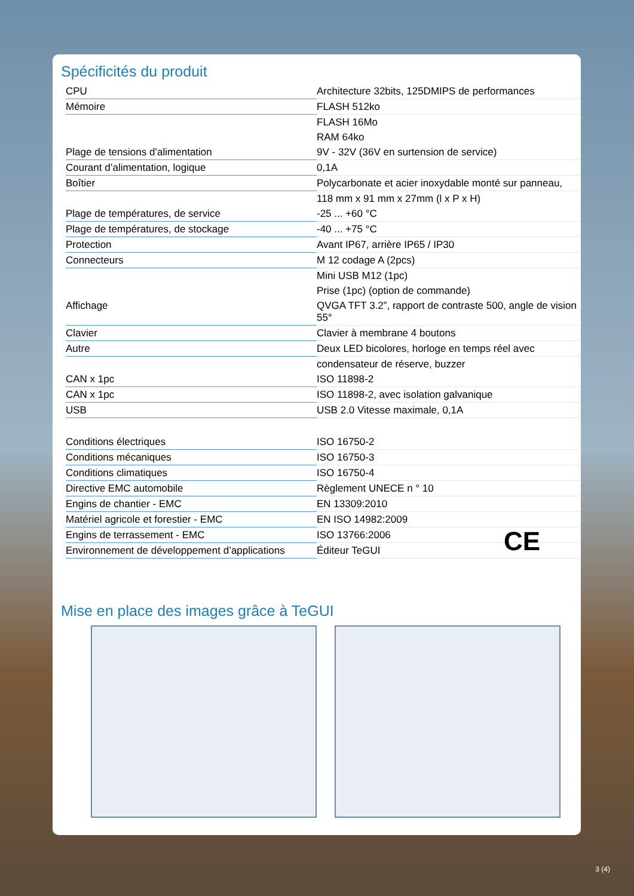Spécificités du produit
| CPU | Architecture 32bits, 125DMIPS de performances |
| Mémoire | FLASH 512ko |
| | FLASH 16Mo |
| | RAM 64ko |
| Plage de tensions d’alimentation | 9V - 32V (36V en surtension de service) |
| Courant d’alimentation, logique | 0,1A |
| Boîtier | Polycarbonate et acier inoxydable monté sur panneau, |
| | 118 mm x 91 mm x 27mm (l x P x H) |
| Plage de températures, de service | -25 ... +60 °C |
| Plage de températures, de stockage | -40 ... +75 °C |
| Protection | Avant IP67, arrière IP65 / IP30 |
| Connecteurs | M 12 codage A (2pcs) |
| | Mini USB M12 (1pc) |
| | Prise (1pc) (option de commande) |
| Affichage | QVGA TFT 3.2”, rapport de contraste 500, angle de vision 55° |
| Clavier | Clavier à membrane 4 boutons |
| Autre | Deux LED bicolores, horloge en temps réel avec |
| | condensateur de réserve, buzzer |
| CAN x 1pc | ISO 11898-2 |
| CAN x 1pc | ISO 11898-2, avec isolation galvanique |
| USB | USB 2.0 Vitesse maximale, 0,1A |
| Conditions électriques | ISO 16750-2 |
| Conditions mécaniques | ISO 16750-3 |
| Conditions climatiques | ISO 16750-4 |
| Directive EMC automobile | Règlement UNECE n ° 10 |
| Engins de chantier - EMC | EN 13309:2010 |
| Matériel agricole et forestier - EMC | EN ISO 14982:2009 |
| Engins de terrassement - EMC | ISO 13766:2006 |
| Environnement de développement d’applications | Éditeur TeGUI |
CE
Mise en place des images grâce à TeGUI
3 (4)